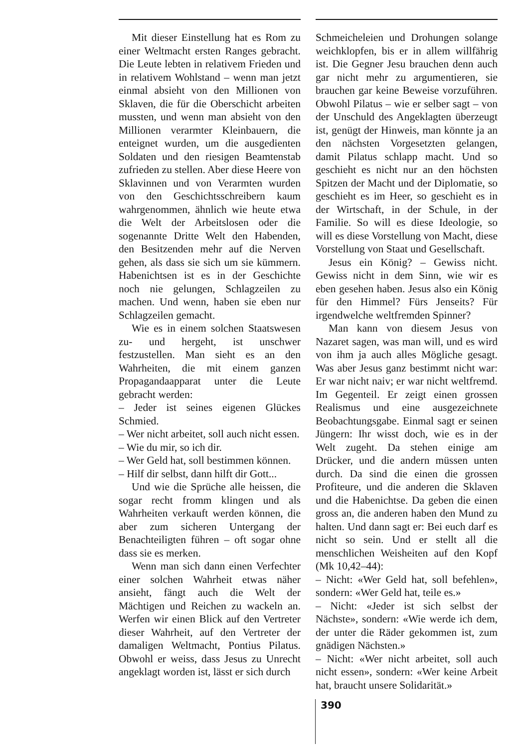Mit dieser Einstellung hat es Rom zu einer Weltmacht ersten Ranges gebracht. Die Leute lebten in relativem Frieden und in relativem Wohlstand – wenn man jetzt einmal absieht von den Millionen von Sklaven, die für die Oberschicht arbeiten mussten, und wenn man absieht von den Millionen verarmter Kleinbauern, die enteignet wurden, um die ausgedienten Soldaten und den riesigen Beamtenstab zufrieden zu stellen. Aber diese Heere von Sklavinnen und von Verarmten wurden von den Geschichtsschreibern kaum wahrgenommen, ähnlich wie heute etwa die Welt der Arbeitslosen oder die sogenannte Dritte Welt den Habenden, den Besitzenden mehr auf die Nerven gehen, als dass sie sich um sie kümmern. Habenichtsen ist es in der Geschichte noch nie gelungen, Schlagzeilen zu machen. Und wenn, haben sie eben nur Schlagzeilen gemacht.
Wie es in einem solchen Staatswesen zu- und hergeht, ist unschwer festzustellen. Man sieht es an den Wahrheiten, die mit einem ganzen Propagandaapparat unter die Leute gebracht werden:
– Jeder ist seines eigenen Glückes Schmied.
– Wer nicht arbeitet, soll auch nicht essen.
– Wie du mir, so ich dir.
– Wer Geld hat, soll bestimmen können.
– Hilf dir selbst, dann hilft dir Gott...
Und wie die Sprüche alle heissen, die sogar recht fromm klingen und als Wahrheiten verkauft werden können, die aber zum sicheren Untergang der Benachteiligten führen – oft sogar ohne dass sie es merken.
Wenn man sich dann einen Verfechter einer solchen Wahrheit etwas näher ansieht, fängt auch die Welt der Mächtigen und Reichen zu wackeln an. Werfen wir einen Blick auf den Vertreter dieser Wahrheit, auf den Vertreter der damaligen Weltmacht, Pontius Pilatus. Obwohl er weiss, dass Jesus zu Unrecht angeklagt worden ist, lässt er sich durch
Schmeicheleien und Drohungen solange weichklopfen, bis er in allem willfährig ist. Die Gegner Jesu brauchen denn auch gar nicht mehr zu argumentieren, sie brauchen gar keine Beweise vorzuführen. Obwohl Pilatus – wie er selber sagt – von der Unschuld des Angeklagten überzeugt ist, genügt der Hinweis, man könnte ja an den nächsten Vorgesetzten gelangen, damit Pilatus schlapp macht. Und so geschieht es nicht nur an den höchsten Spitzen der Macht und der Diplomatie, so geschieht es im Heer, so geschieht es in der Wirtschaft, in der Schule, in der Familie. So will es diese Ideologie, so will es diese Vorstellung von Macht, diese Vorstellung von Staat und Gesellschaft.
Jesus ein König? – Gewiss nicht. Gewiss nicht in dem Sinn, wie wir es eben gesehen haben. Jesus also ein König für den Himmel? Fürs Jenseits? Für irgendwelche weltfremden Spinner?
Man kann von diesem Jesus von Nazaret sagen, was man will, und es wird von ihm ja auch alles Mögliche gesagt. Was aber Jesus ganz bestimmt nicht war: Er war nicht naiv; er war nicht weltfremd. Im Gegenteil. Er zeigt einen grossen Realismus und eine ausgezeichnete Beobachtungsgabe. Einmal sagt er seinen Jüngern: Ihr wisst doch, wie es in der Welt zugeht. Da stehen einige am Drücker, und die andern müssen unten durch. Da sind die einen die grossen Profiteure, und die anderen die Sklaven und die Habenichtse. Da geben die einen gross an, die anderen haben den Mund zu halten. Und dann sagt er: Bei euch darf es nicht so sein. Und er stellt all die menschlichen Weisheiten auf den Kopf (Mk 10,42–44):
– Nicht: «Wer Geld hat, soll befehlen», sondern: «Wer Geld hat, teile es.»
– Nicht: «Jeder ist sich selbst der Nächste», sondern: «Wie werde ich dem, der unter die Räder gekommen ist, zum gnädigen Nächsten.»
– Nicht: «Wer nicht arbeitet, soll auch nicht essen», sondern: «Wer keine Arbeit hat, braucht unsere Solidarität.»
390